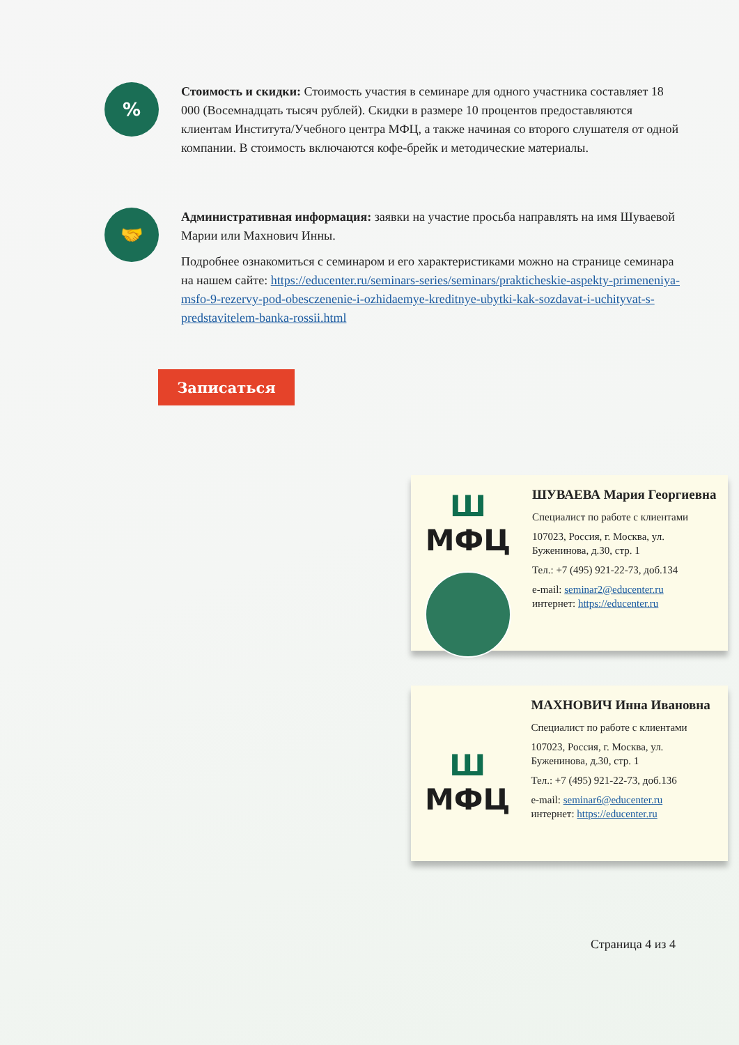%
Стоимость и скидки: Стоимость участия в семинаре для одного участника составляет 18 000 (Восемнадцать тысяч рублей). Скидки в размере 10 процентов предоставляются клиентам Института/Учебного центра МФЦ, а также начиная со второго слушателя от одной компании. В стоимость включаются кофе-брейк и методические материалы.
🤝
Административная информация: заявки на участие просьба направлять на имя Шуваевой Марии или Махнович Инны.
Подробнее ознакомиться с семинаром и его характеристиками можно на странице семинара на нашем сайте: https://educenter.ru/seminars-series/seminars/prakticheskie-aspekty-primeneniya-msfo-9-rezervy-pod-obesczenenie-i-ozhidaemye-kreditnye-ubytki-kak-sozdavat-i-uchityvat-s-predstavitelem-banka-rossii.html
Записаться
Ш МФЦ
ШУВАЕВА Мария Георгиевна
Специалист по работе с клиентами
107023, Россия, г. Москва, ул. Буженинова, д.30, стр. 1
Тел.: +7 (495) 921-22-73, доб.134
e-mail: seminar2@educenter.ru
интернет: https://educenter.ru
Ш МФЦ
МАХНОВИЧ Инна Ивановна
Специалист по работе с клиентами
107023, Россия, г. Москва, ул. Буженинова, д.30, стр. 1
Тел.: +7 (495) 921-22-73, доб.136
e-mail: seminar6@educenter.ru
интернет: https://educenter.ru
Страница 4 из 4